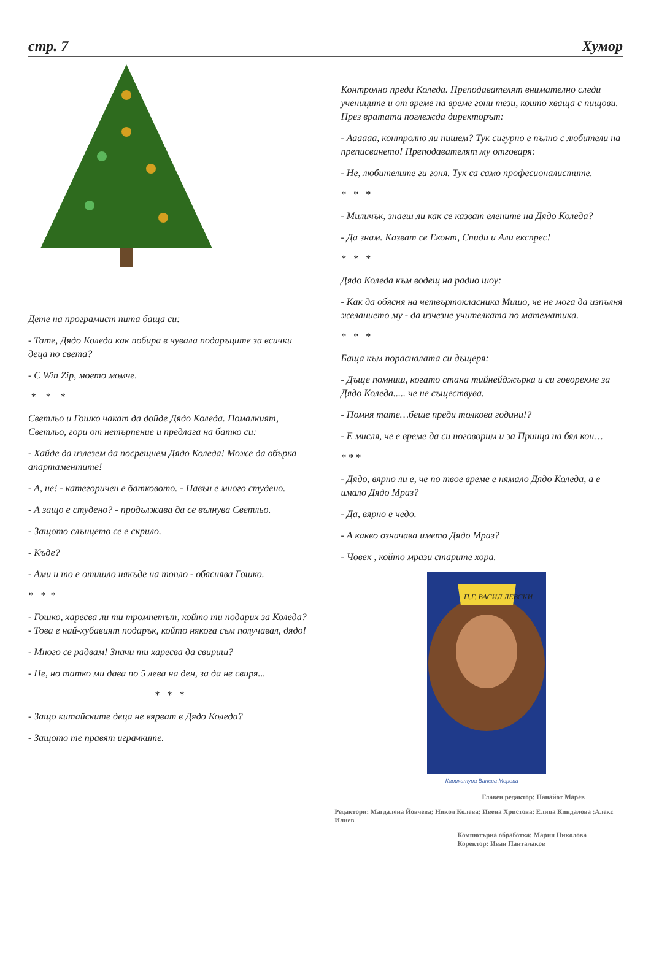стр. 7 Хумор
Дете на програмист пита баща си:
- Тате, Дядо Коледа как побира в чувала подаръците за всички деца по света?
- С Win Zip, моето момче.
* * *
Светльо и Гошко чакат да дойде Дядо Коледа. Помалкият, Светльо, гори от нетърпение и предлага на батко си:
- Хайде да излезем да посрещнем Дядо Коледа! Може да обърка апартаментите!
- А, не! - категоричен е батковото. - Навън е много студено.
- А защо е студено? - продължава да се вълнува Светльо.
- Защото слънцето се е скрило.
- Къде?
- Ами и то е отишло някъде на топло - обяснява Гошко.
* * *
- Гошко, харесва ли ти тромпетът, който ти подарих за Коледа? - Това е най-хубавият подарък, който някога съм получавал, дядо!
- Много се радвам! Значи ти харесва да свириш?
- Не, но татко ми дава по 5 лева на ден, за да не свиря...
* * *
- Защо китайските деца не вярват в Дядо Коледа?
- Защото те правят играчките.
Контролно преди Коледа. Преподавателят внимателно следи учениците и от време на време гони тези, които хваща с пищови. През вратата поглежда директорът:
- Аааааа, контролно ли пишем? Тук сигурно е пълно с любители на преписването! Преподавателят му отговаря:
- Не, любителите ги гоня. Тук са само професионалистите.
* * *
- Миличък, знаеш ли как се казват елените на Дядо Коледа?
- Да знам. Казват се Еконт, Спиди и Али експрес!
* * *
Дядо Коледа към водещ на радио шоу:
- Как да обясня на четвъртокласника Мишо, че не мога да изпълня желанието му - да изчезне учителката по математика.
* * *
Баща към порасналата си дъщеря:
- Дъще помниш, когато стана тийнейджърка и си говорехме за Дядо Коледа..... че не съществува.
- Помня тате…беше преди толкова години!?
- Е мисля, че е време да си поговорим и за Принца на бял кон…
* * *
- Дядо, вярно ли е, че по твое време е нямало Дядо Коледа, а е имало Дядо Мраз?
- Да, вярно е чедо.
- А какво означава името Дядо Мраз?
- Човек , който мрази старите хора.
П.Г. ВАСИЛ ЛЕВСКИ
Карикатура Ванеса Мерева
Главен редактор: Панайот Марев
Редактори: Магдалена Йовчева; Никол Колева; Ивена Христова; Елица Киндалова ;Алекс Илиев
Компютърна обработка: Мария Николова
Коректор: Иван Панталаков